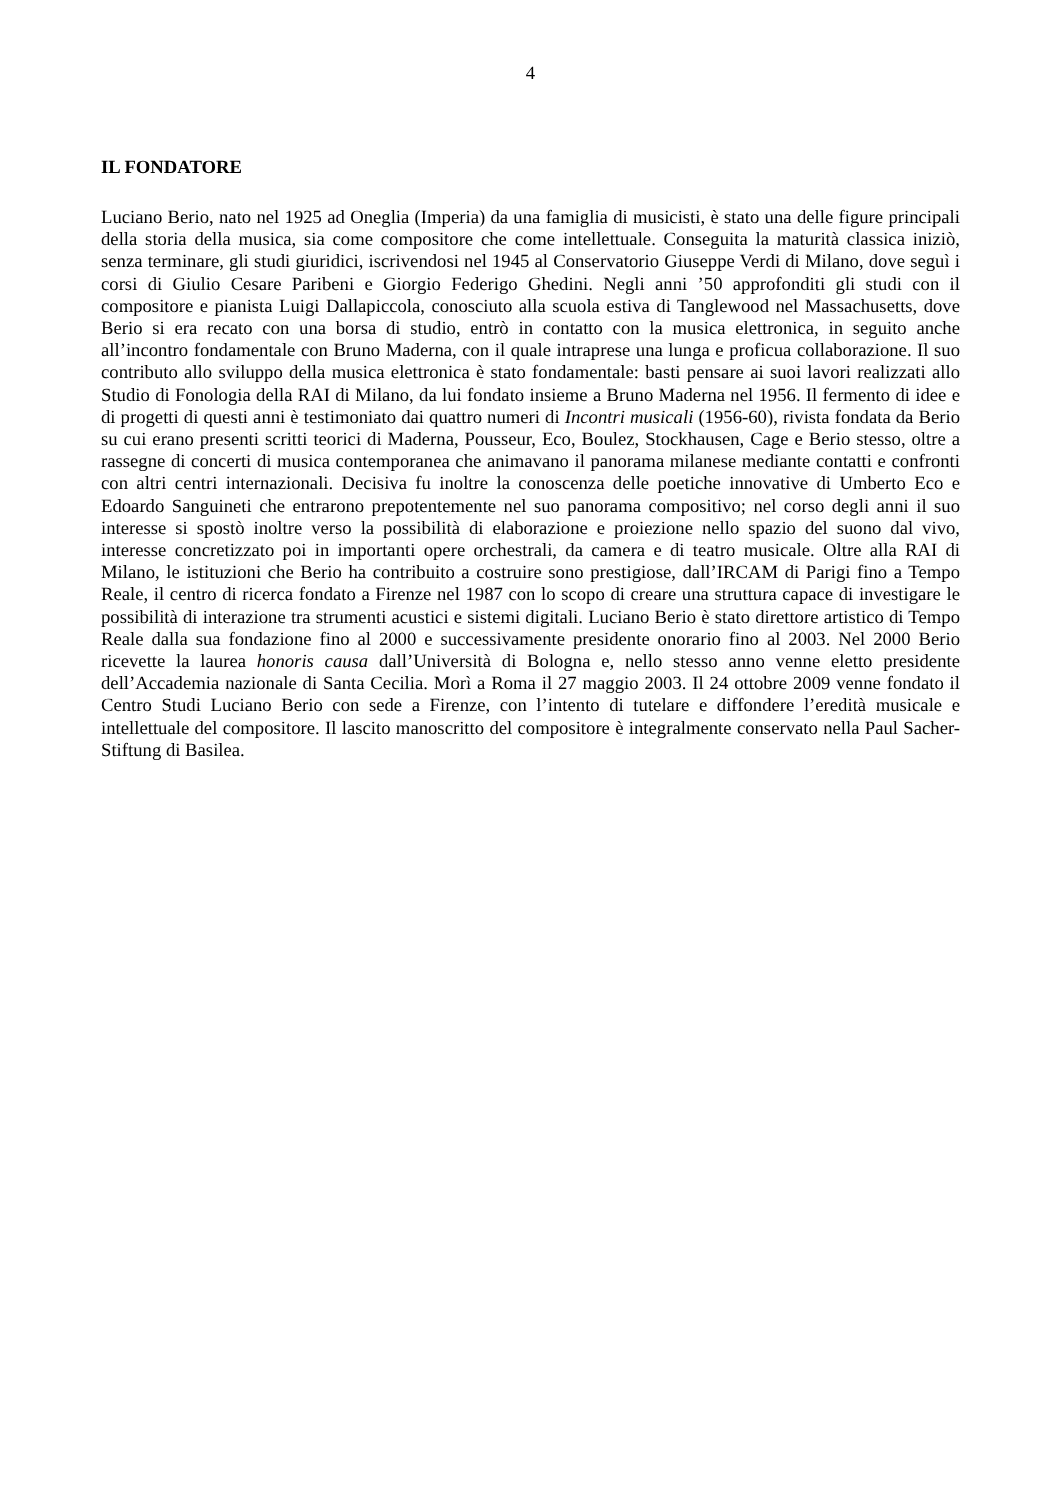4
IL FONDATORE
Luciano Berio, nato nel 1925 ad Oneglia (Imperia) da una famiglia di musicisti, è stato una delle figure principali della storia della musica, sia come compositore che come intellettuale. Conseguita la maturità classica iniziò, senza terminare, gli studi giuridici, iscrivendosi nel 1945 al Conservatorio Giuseppe Verdi di Milano, dove seguì i corsi di Giulio Cesare Paribeni e Giorgio Federigo Ghedini. Negli anni ’50 approfonditi gli studi con il compositore e pianista Luigi Dallapiccola, conosciuto alla scuola estiva di Tanglewood nel Massachusetts, dove Berio si era recato con una borsa di studio, entrò in contatto con la musica elettronica, in seguito anche all’incontro fondamentale con Bruno Maderna, con il quale intraprese una lunga e proficua collaborazione. Il suo contributo allo sviluppo della musica elettronica è stato fondamentale: basti pensare ai suoi lavori realizzati allo Studio di Fonologia della RAI di Milano, da lui fondato insieme a Bruno Maderna nel 1956. Il fermento di idee e di progetti di questi anni è testimoniato dai quattro numeri di Incontri musicali (1956-60), rivista fondata da Berio su cui erano presenti scritti teorici di Maderna, Pousseur, Eco, Boulez, Stockhausen, Cage e Berio stesso, oltre a rassegne di concerti di musica contemporanea che animavano il panorama milanese mediante contatti e confronti con altri centri internazionali. Decisiva fu inoltre la conoscenza delle poetiche innovative di Umberto Eco e Edoardo Sanguineti che entrarono prepotentemente nel suo panorama compositivo; nel corso degli anni il suo interesse si spostò inoltre verso la possibilità di elaborazione e proiezione nello spazio del suono dal vivo, interesse concretizzato poi in importanti opere orchestrali, da camera e di teatro musicale. Oltre alla RAI di Milano, le istituzioni che Berio ha contribuito a costruire sono prestigiose, dall’IRCAM di Parigi fino a Tempo Reale, il centro di ricerca fondato a Firenze nel 1987 con lo scopo di creare una struttura capace di investigare le possibilità di interazione tra strumenti acustici e sistemi digitali. Luciano Berio è stato direttore artistico di Tempo Reale dalla sua fondazione fino al 2000 e successivamente presidente onorario fino al 2003. Nel 2000 Berio ricevette la laurea honoris causa dall’Università di Bologna e, nello stesso anno venne eletto presidente dell’Accademia nazionale di Santa Cecilia. Morì a Roma il 27 maggio 2003. Il 24 ottobre 2009 venne fondato il Centro Studi Luciano Berio con sede a Firenze, con l’intento di tutelare e diffondere l’eredità musicale e intellettuale del compositore. Il lascito manoscritto del compositore è integralmente conservato nella Paul Sacher-Stiftung di Basilea.